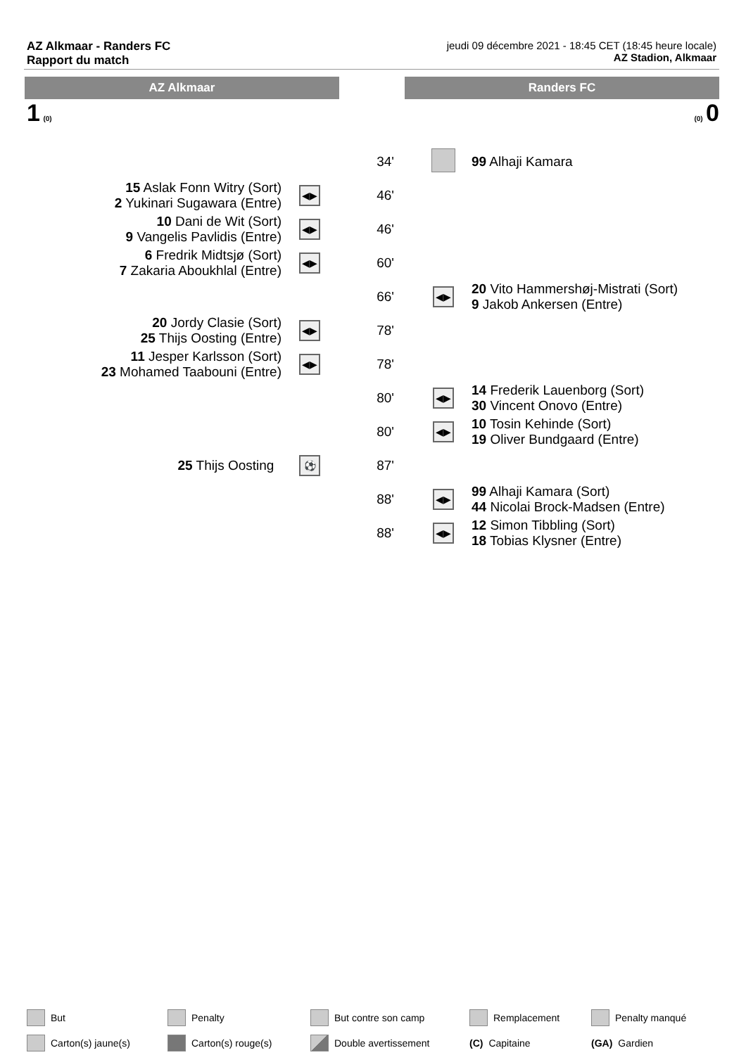AZ Alkmaar - Randers FC
Rapport du match
jeudi 09 décembre 2021 - 18:45 CET (18:45 heure locale)
AZ Stadion, Alkmaar
AZ Alkmaar Randers FC
1 (0) (0) 0
| | | 34' | | 99 Alhaji Kamara |
| 15 Aslak Fonn Witry (Sort) 2 Yukinari Sugawara (Entre) | ◀▶ | 46' | | |
| 10 Dani de Wit (Sort) 9 Vangelis Pavlidis (Entre) | ◀▶ | 46' | | |
| 6 Fredrik Midtsjø (Sort) 7 Zakaria Aboukhlal (Entre) | ◀▶ | 60' | | |
| | | 66' | ◀▶ | 20 Vito Hammershøj-Mistrati (Sort) 9 Jakob Ankersen (Entre) |
| 20 Jordy Clasie (Sort) 25 Thijs Oosting (Entre) | ◀▶ | 78' | | |
| 11 Jesper Karlsson (Sort) 23 Mohamed Taabouni (Entre) | ◀▶ | 78' | | |
| | | 80' | ◀▶ | 14 Frederik Lauenborg (Sort) 30 Vincent Onovo (Entre) |
| | | 80' | ◀▶ | 10 Tosin Kehinde (Sort) 19 Oliver Bundgaard (Entre) |
| 25 Thijs Oosting | ⚽ | 87' | | |
| | | 88' | ◀▶ | 99 Alhaji Kamara (Sort) 44 Nicolai Brock-Madsen (Entre) |
| | | 88' | ◀▶ | 12 Simon Tibbling (Sort) 18 Tobias Klysner (Entre) |
But
Penalty
But contre son camp
Remplacement
Penalty manqué
Carton(s) jaune(s)
Carton(s) rouge(s)
Double avertissement
(C) Capitaine
(GA) Gardien